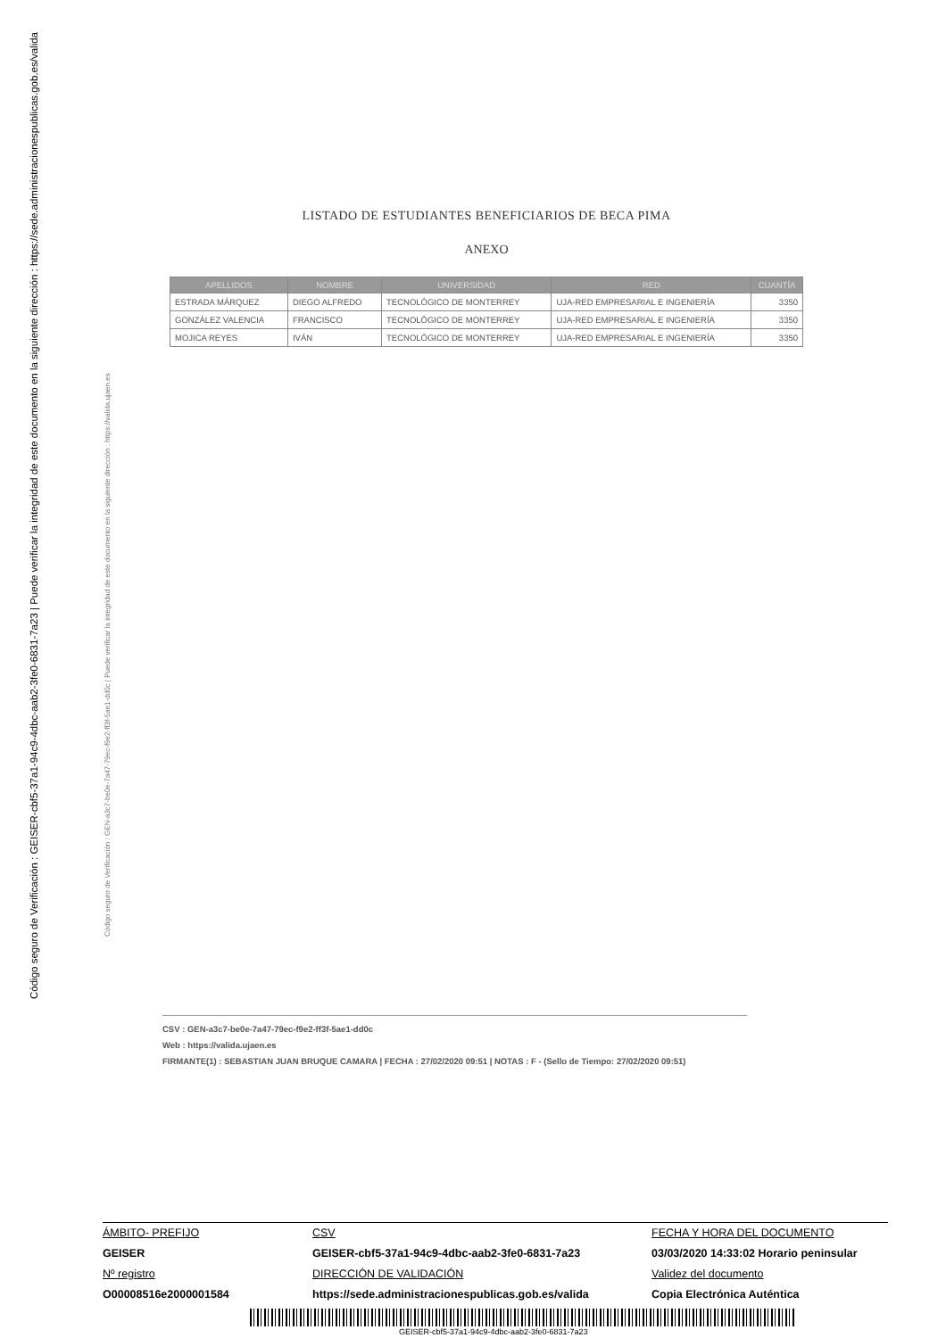Código seguro de Verificación : GEISER-cbf5-37a1-94c9-4dbc-aab2-3fe0-6831-7a23 | Puede verificar la integridad de este documento en la siguiente dirección : https://sede.administracionespublicas.gob.es/valida
Código seguro de Verificación : GEN-a3c7-be0e-7a47-79ec-f9e2-ff3f-5ae1-dd0c | Puede verificar la integridad de este documento en la siguiente dirección : https://valida.ujaen.es
LISTADO DE ESTUDIANTES BENEFICIARIOS DE BECA PIMA
ANEXO
| APELLIDOS | NOMBRE | UNIVERSIDAD | RED | CUANTÍA |
| --- | --- | --- | --- | --- |
| ESTRADA MÁRQUEZ | DIEGO ALFREDO | TECNOLÓGICO DE MONTERREY | UJA-RED EMPRESARIAL E INGENIERÍA | 3350 |
| GONZÁLEZ VALENCIA | FRANCISCO | TECNOLÓGICO DE MONTERREY | UJA-RED EMPRESARIAL E INGENIERÍA | 3350 |
| MOJICA REYES | IVÁN | TECNOLÓGICO DE MONTERREY | UJA-RED EMPRESARIAL E INGENIERÍA | 3350 |
CSV : GEN-a3c7-be0e-7a47-79ec-f9e2-ff3f-5ae1-dd0c
Web : https://valida.ujaen.es
FIRMANTE(1) : SEBASTIAN JUAN BRUQUE CAMARA | FECHA : 27/02/2020 09:51 | NOTAS : F - (Sello de Tiempo: 27/02/2020 09:51)
ÁMBITO- PREFIJO CSV FECHA Y HORA DEL DOCUMENTO GEISER GEISER-cbf5-37a1-94c9-4dbc-aab2-3fe0-6831-7a23 03/03/2020 14:33:02 Horario peninsular Nº registro DIRECCIÓN DE VALIDACIÓN Validez del documento O00008516e2000001584 https://sede.administracionespublicas.gob.es/valida Copia Electrónica Auténtica
GEISER-cbf5-37a1-94c9-4dbc-aab2-3fe0-6831-7a23